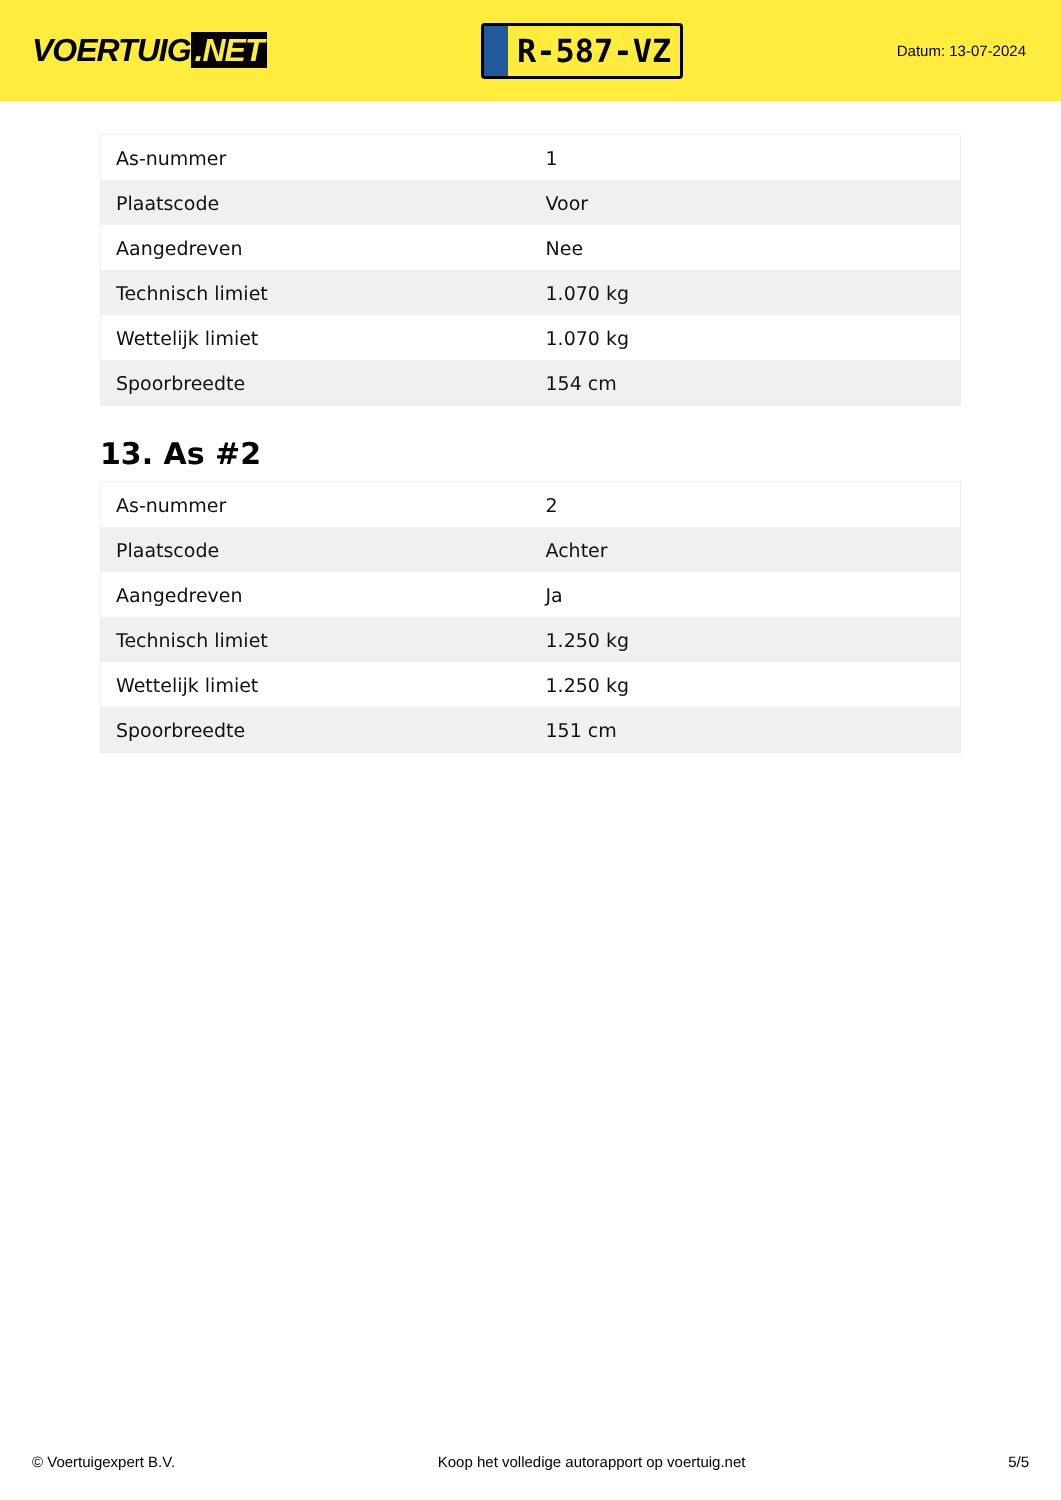VOERTUIG.NET
R-587-VZ
Datum: 13-07-2024
| As-nummer | 1 |
| Plaatscode | Voor |
| Aangedreven | Nee |
| Technisch limiet | 1.070 kg |
| Wettelijk limiet | 1.070 kg |
| Spoorbreedte | 154 cm |
13. As #2
| As-nummer | 2 |
| Plaatscode | Achter |
| Aangedreven | Ja |
| Technisch limiet | 1.250 kg |
| Wettelijk limiet | 1.250 kg |
| Spoorbreedte | 151 cm |
© Voertuigexpert B.V. Koop het volledige autorapport op voertuig.net 5/5